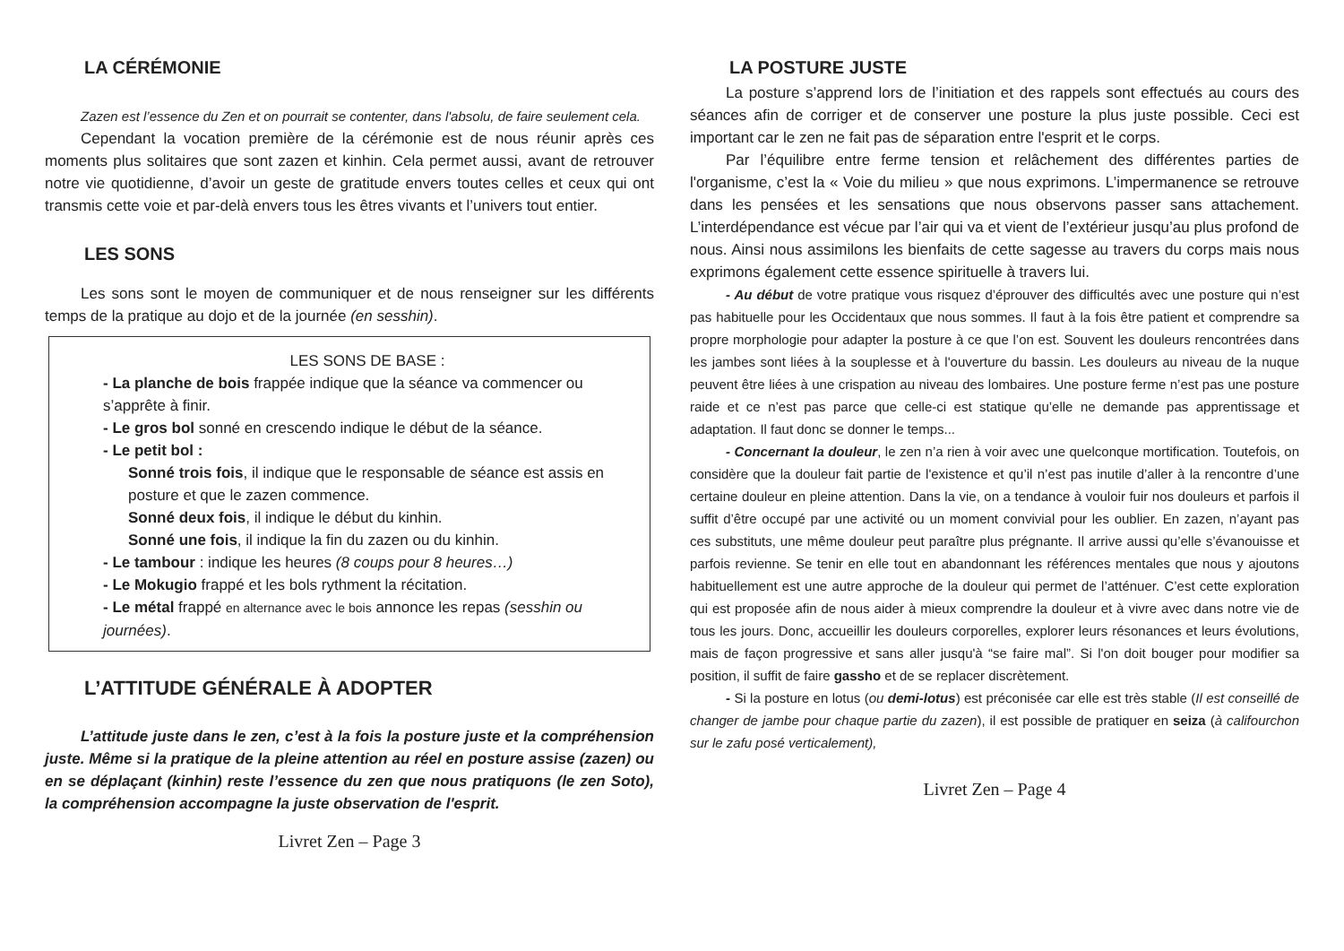LA CÉRÉMONIE
Zazen est l’essence du Zen et on pourrait se contenter, dans l'absolu, de faire seulement cela.
Cependant la vocation première de la cérémonie est de nous réunir après ces moments plus solitaires que sont zazen et kinhin. Cela permet aussi, avant de retrouver notre vie quotidienne, d’avoir un geste de gratitude envers toutes celles et ceux qui ont transmis cette voie et par-delà envers tous les êtres vivants et l’univers tout entier.
LES SONS
Les sons sont le moyen de communiquer et de nous renseigner sur les différents temps de la pratique au dojo et de la journée (en sesshin).
LES SONS DE BASE :
- La planche de bois frappée indique que la séance va commencer ou s’apprête à finir.
- Le gros bol sonné en crescendo indique le début de la séance.
- Le petit bol :
Sonné trois fois, il indique que le responsable de séance est assis en posture et que le zazen commence.
Sonné deux fois, il indique le début du kinhin.
Sonné une fois, il indique la fin du zazen ou du kinhin.
- Le tambour : indique les heures (8 coups pour 8 heures…)
- Le Mokugio frappé et les bols rythment la récitation.
- Le métal frappé en alternance avec le bois annonce les repas (sesshin ou journées).
L’ATTITUDE GÉNÉRALE À ADOPTER
L’attitude juste dans le zen, c’est à la fois la posture juste et la compréhension juste. Même si la pratique de la pleine attention au réel en posture assise (zazen) ou en se déplaçant (kinhin) reste l’essence du zen que nous pratiquons (le zen Soto), la compréhension accompagne la juste observation de l'esprit.
Livret Zen – Page 3
LA POSTURE JUSTE
La posture s’apprend lors de l’initiation et des rappels sont effectués au cours des séances afin de corriger et de conserver une posture la plus juste possible. Ceci est important car le zen ne fait pas de séparation entre l'esprit et le corps.
Par l’équilibre entre ferme tension et relâchement des différentes parties de l'organisme, c’est la « Voie du milieu » que nous exprimons. L’impermanence se retrouve dans les pensées et les sensations que nous observons passer sans attachement. L’interdépendance est vécue par l’air qui va et vient de l’extérieur jusqu’au plus profond de nous. Ainsi nous assimilons les bienfaits de cette sagesse au travers du corps mais nous exprimons également cette essence spirituelle à travers lui.
- Au début de votre pratique vous risquez d’éprouver des difficultés avec une posture qui n’est pas habituelle pour les Occidentaux que nous sommes. Il faut à la fois être patient et comprendre sa propre morphologie pour adapter la posture à ce que l’on est. Souvent les douleurs rencontrées dans les jambes sont liées à la souplesse et à l'ouverture du bassin. Les douleurs au niveau de la nuque peuvent être liées à une crispation au niveau des lombaires. Une posture ferme n’est pas une posture raide et ce n’est pas parce que celle-ci est statique qu’elle ne demande pas apprentissage et adaptation. Il faut donc se donner le temps...
- Concernant la douleur, le zen n’a rien à voir avec une quelconque mortification. Toutefois, on considère que la douleur fait partie de l'existence et qu’il n’est pas inutile d’aller à la rencontre d’une certaine douleur en pleine attention. Dans la vie, on a tendance à vouloir fuir nos douleurs et parfois il suffit d’être occupé par une activité ou un moment convivial pour les oublier. En zazen, n’ayant pas ces substituts, une même douleur peut paraître plus prégnante. Il arrive aussi qu’elle s’évanouisse et parfois revienne. Se tenir en elle tout en abandonnant les références mentales que nous y ajoutons habituellement est une autre approche de la douleur qui permet de l’atténuer. C’est cette exploration qui est proposée afin de nous aider à mieux comprendre la douleur et à vivre avec dans notre vie de tous les jours. Donc, accueillir les douleurs corporelles, explorer leurs résonances et leurs évolutions, mais de façon progressive et sans aller jusqu'à “se faire mal”. Si l'on doit bouger pour modifier sa position, il suffit de faire gassho et de se replacer discrètement.
- Si la posture en lotus (ou demi-lotus) est préconisée car elle est très stable (Il est conseillé de changer de jambe pour chaque partie du zazen), il est possible de pratiquer en seiza (à califourchon sur le zafu posé verticalement),
Livret Zen – Page 4